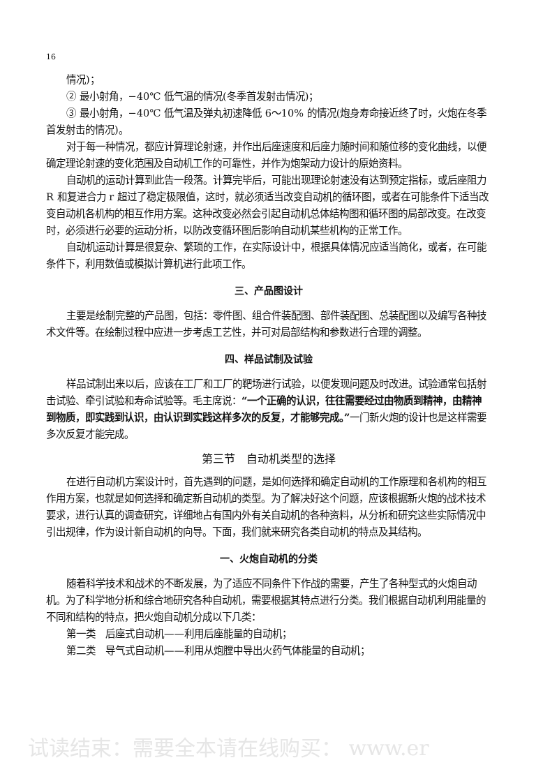16
情况)；
② 最小射角，−40℃ 低气温的情况(冬季首发射击情况)；
③ 最小射角，−40℃ 低气温及弹丸初速降低 6～10% 的情况(炮身寿命接近终了时，火炮在冬季首发射击的情况)。
对于每一种情况，都应计算理论射速，并作出后座速度和后座力随时间和随位移的变化曲线，以便确定理论射速的变化范围及自动机工作的可靠性，并作为炮架动力设计的原始资料。
自动机的运动计算到此告一段落。计算完毕后，可能出现理论射速没有达到预定指标，或后座阻力 R 和复进合力 r 超过了稳定极限值，这时，就必须适当改变自动机的循环图，或者在可能条件下适当改变自动机各机构的相互作用方案。这种改变必然会引起自动机总体结构图和循环图的局部改变。在改变时，必须进行必要的运动分析，以防改变循环图后影响自动机某些机构的正常工作。
自动机运动计算是很复杂、繁琐的工作，在实际设计中，根据具体情况应适当简化，或者，在可能条件下，利用数值或模拟计算机进行此项工作。
三、产品图设计
主要是绘制完整的产品图，包括：零件图、组合件装配图、部件装配图、总装配图以及编写各种技术文件等。在绘制过程中应进一步考虑工艺性，并可对局部结构和参数进行合理的调整。
四、样品试制及试验
样品试制出来以后，应该在工厂和工厂的靶场进行试验，以便发现问题及时改进。试验通常包括射击试验、牵引试验和寿命试验等。毛主席说：“一个正确的认识，往往需要经过由物质到精神，由精神到物质，即实践到认识，由认识到实践这样多次的反复，才能够完成。”一门新火炮的设计也是这样需要多次反复才能完成。
第三节　自动机类型的选择
在进行自动机方案设计时，首先遇到的问题，是如何选择和确定自动机的工作原理和各机构的相互作用方案，也就是如何选择和确定新自动机的类型。为了解决好这个问题，应该根据新火炮的战术技术要求，进行认真的调查研究，详细地占有国内外有关自动机的各种资料，从分析和研究这些实际情况中引出规律，作为设计新自动机的向导。下面，我们就来研究各类自动机的特点及其结构。
一、火炮自动机的分类
随着科学技术和战术的不断发展，为了适应不同条件下作战的需要，产生了各种型式的火炮自动机。为了科学地分析和综合地研究各种自动机，需要根据其特点进行分类。我们根据自动机利用能量的不同和结构的特点，把火炮自动机分成以下几类：
第一类　后座式自动机——利用后座能量的自动机；
第二类　导气式自动机——利用从炮膛中导出火药气体能量的自动机；
试读结束：需要全本请在线购买： www.er